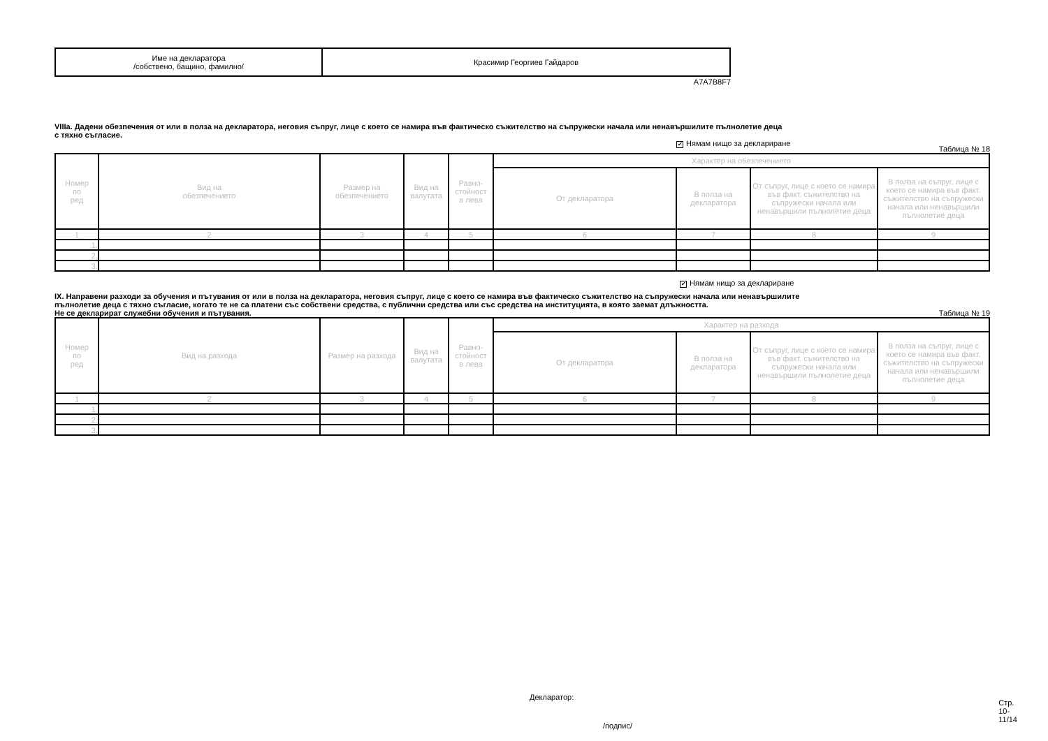| Име на декларатора /собствено, бащино, фамилно/ | Красимир Георгиев Гайдаров |
A7A7B8F7
VIIIa. Дадени обезпечения от или в полза на декларатора, неговия съпруг, лице с което се намира във фактическо съжителство на съпружески начала или ненавършилите пълнолетие деца
с тяхно съгласие.
✔ Нямам нищо за деклариране Таблица № 18
| Номер по ред | Вид на обезпечението | Размер на обезпечението | Вид на валутата | Равно- стойност в лева | Характер на обезпечението | | | |
| --- | --- | --- | --- | --- | --- | --- | --- | --- |
| | | | | | От декларатора | В полза на декларатора | От съпруг, лице с което се намира във факт. съжителство на съпружески начала или ненавършили пълнолетие деца | В полза на съпруг, лице с което се намира във факт. съжителство на съпружески начала или ненавършили пълнолетие деца |
| 1 | 2 | 3 | 4 | 5 | 6 | 7 | 8 | 9 |
| 1. | | | | | | | | |
| 2. | | | | | | | | |
| 3. | | | | | | | | |
✔ Нямам нищо за деклариране
IX. Направени разходи за обучения и пътувания от или в полза на декларатора, неговия съпруг, лице с което се намира във фактическо съжителство на съпружески начала или ненавършилите
пълнолетие деца с тяхно съгласие, когато те не са платени със собствени средства, с публични средства или със средства на институцията, в която заемат длъжността.
Не се декларират служебни обучения и пътувания.
Таблица № 19
| Номер по ред | Вид на разхода | Размер на разхода | Вид на валутата | Равно- стойност в лева | Характер на разхода | | | |
| --- | --- | --- | --- | --- | --- | --- | --- | --- |
| | | | | | От декларатора | В полза на декларатора | От съпруг, лице с което се намира във факт. съжителство на съпружески начала или ненавършили пълнолетие деца | В полза на съпруг, лице с което се намира във факт. съжителство на съпружески начала или ненавършили пълнолетие деца |
| 1 | 2 | 3 | 4 | 5 | 6 | 7 | 8 | 9 |
| 1. | | | | | | | | |
| 2. | | | | | | | | |
| 3. | | | | | | | | |
Декларатор: Стр. 10-11/14
/подпис/